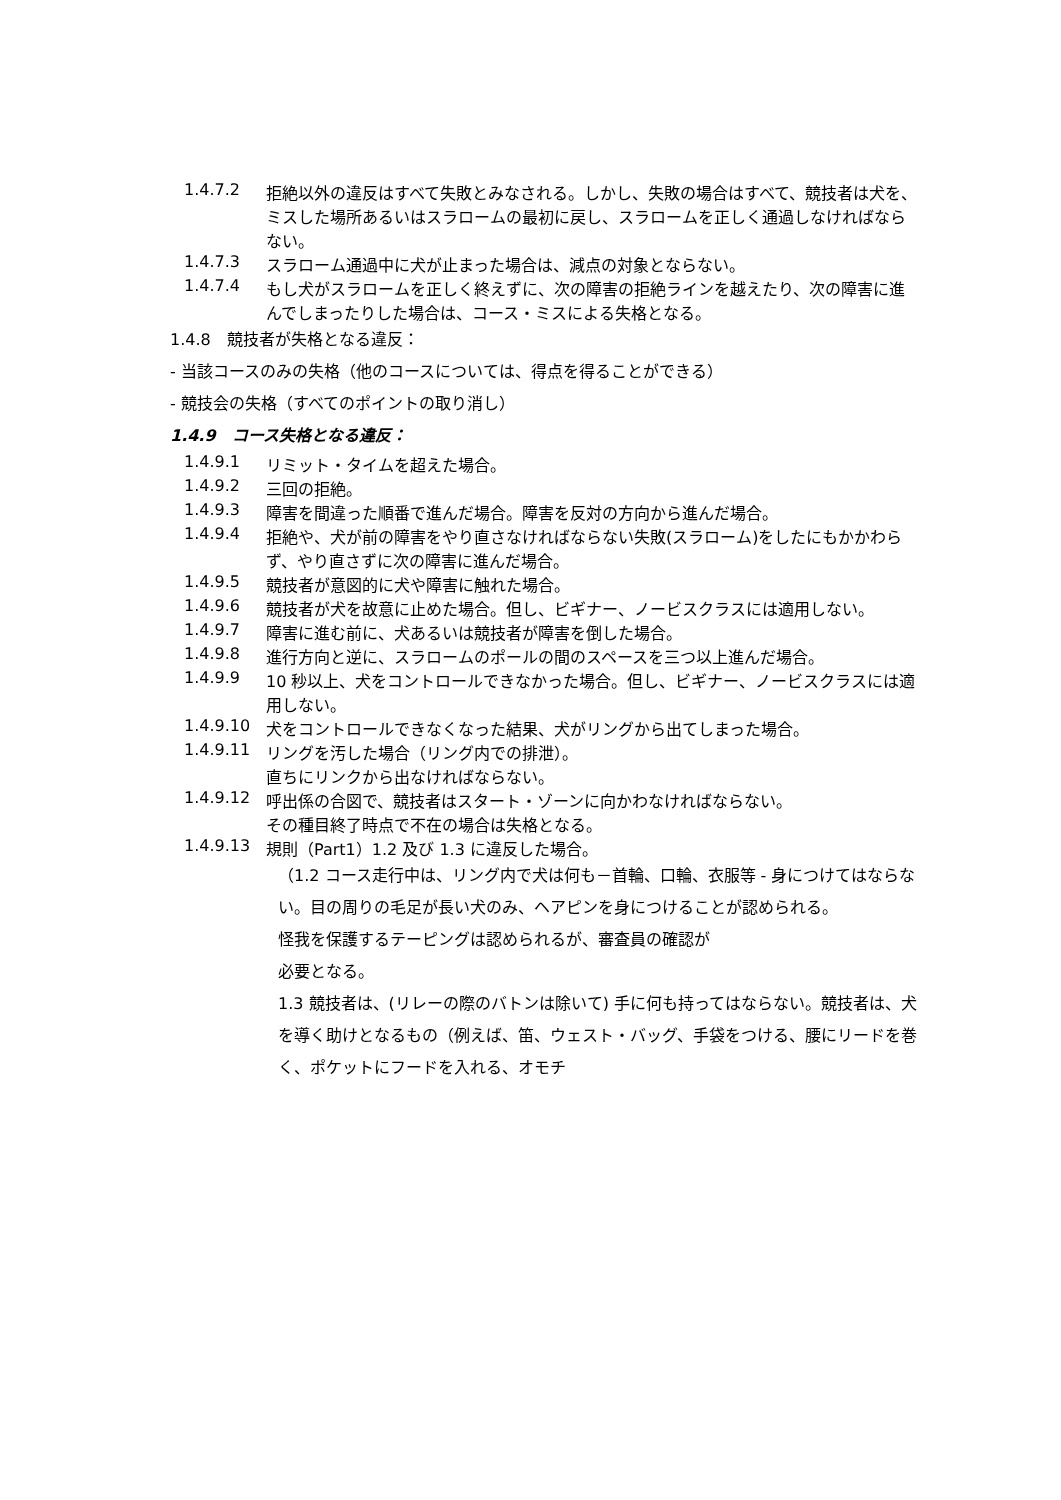1.4.7.2 拒絶以外の違反はすべて失敗とみなされる。しかし、失敗の場合はすべて、競技者は犬を、ミスした場所あるいはスラロームの最初に戻し、スラロームを正しく通過しなければならない。
1.4.7.3 スラローム通過中に犬が止まった場合は、減点の対象とならない。
1.4.7.4 もし犬がスラロームを正しく終えずに、次の障害の拒絶ラインを越えたり、次の障害に進んでしまったりした場合は、コース・ミスによる失格となる。
1.4.8　競技者が失格となる違反：
- 当該コースのみの失格（他のコースについては、得点を得ることができる）
- 競技会の失格（すべてのポイントの取り消し）
1.4.9　コース失格となる違反：
1.4.9.1 リミット・タイムを超えた場合。
1.4.9.2 三回の拒絶。
1.4.9.3 障害を間違った順番で進んだ場合。障害を反対の方向から進んだ場合。
1.4.9.4 拒絶や、犬が前の障害をやり直さなければならない失敗(スラローム)をしたにもかかわらず、やり直さずに次の障害に進んだ場合。
1.4.9.5 競技者が意図的に犬や障害に触れた場合。
1.4.9.6 競技者が犬を故意に止めた場合。但し、ビギナー、ノービスクラスには適用しない。
1.4.9.7 障害に進む前に、犬あるいは競技者が障害を倒した場合。
1.4.9.8 進行方向と逆に、スラロームのポールの間のスペースを三つ以上進んだ場合。
1.4.9.9 10 秒以上、犬をコントロールできなかった場合。但し、ビギナー、ノービスクラスには適用しない。
1.4.9.10 犬をコントロールできなくなった結果、犬がリングから出てしまった場合。
1.4.9.11 リングを汚した場合（リング内での排泄）。
直ちにリンクから出なければならない。
1.4.9.12 呼出係の合図で、競技者はスタート・ゾーンに向かわなければならない。
その種目終了時点で不在の場合は失格となる。
1.4.9.13 規則（Part1）1.2 及び 1.3 に違反した場合。
（1.2 コース走行中は、リング内で犬は何も－首輪、口輪、衣服等 - 身につけてはならない。目の周りの毛足が長い犬のみ、ヘアピンを身につけることが認められる。
怪我を保護するテーピングは認められるが、審査員の確認が
必要となる。
1.3 競技者は、(リレーの際のバトンは除いて) 手に何も持ってはならない。競技者は、犬を導く助けとなるもの（例えば、笛、ウェスト・バッグ、手袋をつける、腰にリードを巻く、ポケットにフードを入れる、オモチ